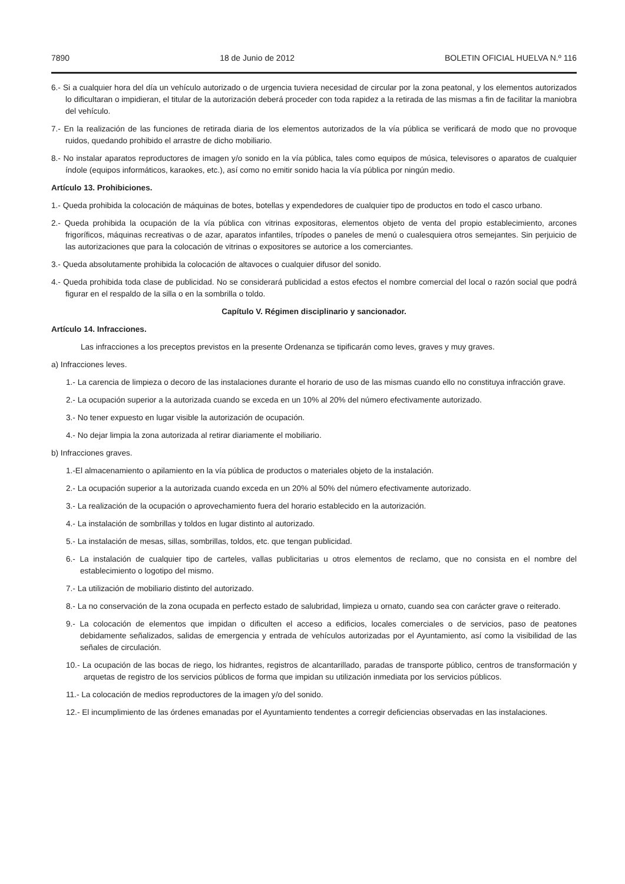7890 18 de Junio de 2012 BOLETIN OFICIAL HUELVA N.º 116
6.- Si a cualquier hora del día un vehículo autorizado o de urgencia tuviera necesidad de circular por la zona peatonal, y los elementos autorizados lo dificultaran o impidieran, el titular de la autorización deberá proceder con toda rapidez a la retirada de las mismas a fin de facilitar la maniobra del vehículo.
7.- En la realización de las funciones de retirada diaria de los elementos autorizados de la vía pública se verificará de modo que no provoque ruidos, quedando prohibido el arrastre de dicho mobiliario.
8.- No instalar aparatos reproductores de imagen y/o sonido en la vía pública, tales como equipos de música, televisores o aparatos de cualquier índole (equipos informáticos, karaokes, etc.), así como no emitir sonido hacia la vía pública por ningún medio.
Artículo 13. Prohibiciones.
1.- Queda prohibida la colocación de máquinas de botes, botellas y expendedores de cualquier tipo de productos en todo el casco urbano.
2.- Queda prohibida la ocupación de la vía pública con vitrinas expositoras, elementos objeto de venta del propio establecimiento, arcones frigoríficos, máquinas recreativas o de azar, aparatos infantiles, trípodes o paneles de menú o cualesquiera otros semejantes. Sin perjuicio de las autorizaciones que para la colocación de vitrinas o expositores se autorice a los comerciantes.
3.- Queda absolutamente prohibida la colocación de altavoces o cualquier difusor del sonido.
4.- Queda prohibida toda clase de publicidad. No se considerará publicidad a estos efectos el nombre comercial del local o razón social que podrá figurar en el respaldo de la silla o en la sombrilla o toldo.
Capítulo V. Régimen disciplinario y sancionador.
Artículo 14. Infracciones.
Las infracciones a los preceptos previstos en la presente Ordenanza se tipificarán como leves, graves y muy graves.
a) Infracciones leves.
1.- La carencia de limpieza o decoro de las instalaciones durante el horario de uso de las mismas cuando ello no constituya infracción grave.
2.- La ocupación superior a la autorizada cuando se exceda en un 10% al 20% del número efectivamente autorizado.
3.- No tener expuesto en lugar visible la autorización de ocupación.
4.- No dejar limpia la zona autorizada al retirar diariamente el mobiliario.
b) Infracciones graves.
1.-El almacenamiento o apilamiento en la vía pública de productos o materiales objeto de la instalación.
2.- La ocupación superior a la autorizada cuando exceda en un 20% al 50% del número efectivamente autorizado.
3.- La realización de la ocupación o aprovechamiento fuera del horario establecido en la autorización.
4.- La instalación de sombrillas y toldos en lugar distinto al autorizado.
5.- La instalación de mesas, sillas, sombrillas, toldos, etc. que tengan publicidad.
6.- La instalación de cualquier tipo de carteles, vallas publicitarias u otros elementos de reclamo, que no consista en el nombre del establecimiento o logotipo del mismo.
7.- La utilización de mobiliario distinto del autorizado.
8.- La no conservación de la zona ocupada en perfecto estado de salubridad, limpieza u ornato, cuando sea con carácter grave o reiterado.
9.- La colocación de elementos que impidan o dificulten el acceso a edificios, locales comerciales o de servicios, paso de peatones debidamente señalizados, salidas de emergencia y entrada de vehículos autorizadas por el Ayuntamiento, así como la visibilidad de las señales de circulación.
10.- La ocupación de las bocas de riego, los hidrantes, registros de alcantarillado, paradas de transporte público, centros de transformación y arquetas de registro de los servicios públicos de forma que impidan su utilización inmediata por los servicios públicos.
11.- La colocación de medios reproductores de la imagen y/o del sonido.
12.- El incumplimiento de las órdenes emanadas por el Ayuntamiento tendentes a corregir deficiencias observadas en las instalaciones.